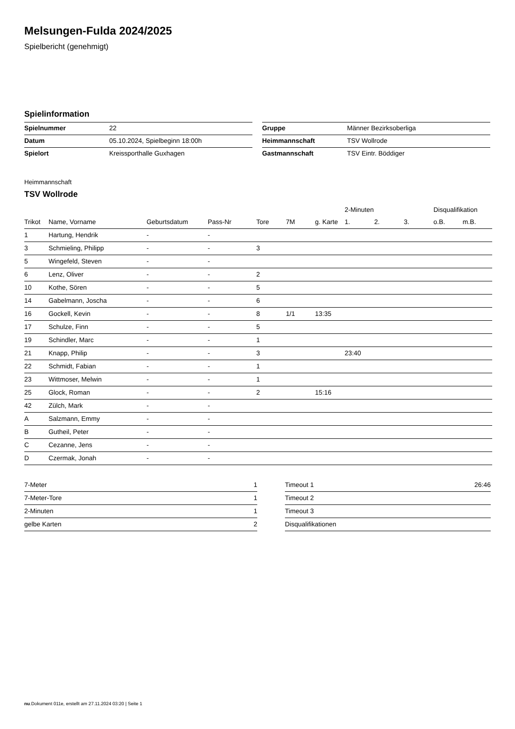Melsungen-Fulda 2024/2025
Spielbericht (genehmigt)
Spielinformation
| Spielnummer | 22 |
| Datum | 05.10.2024, Spielbeginn 18:00h |
| Spielort | Kreissporthalle Guxhagen |
| Gruppe | Männer Bezirksoberliga |
| Heimmannschaft | TSV Wollrode |
| Gastmannschaft | TSV Eintr. Böddiger |
Heimmannschaft
TSV Wollrode
| | | | | | | | 2-Minuten | | | Disqualifikation | |
| --- | --- | --- | --- | --- | --- | --- | --- | --- | --- | --- | --- |
| Trikot | Name, Vorname | Geburtsdatum | Pass-Nr | Tore | 7M | g. Karte | 1. | 2. | 3. | o.B. | m.B. |
| 1 | Hartung, Hendrik | - | - | | | | | | | | |
| 3 | Schmieling, Philipp | - | - | 3 | | | | | | | |
| 5 | Wingefeld, Steven | - | - | | | | | | | | |
| 6 | Lenz, Oliver | - | - | 2 | | | | | | | |
| 10 | Kothe, Sören | - | - | 5 | | | | | | | |
| 14 | Gabelmann, Joscha | - | - | 6 | | | | | | | |
| 16 | Gockell, Kevin | - | - | 8 | 1/1 | 13:35 | | | | | |
| 17 | Schulze, Finn | - | - | 5 | | | | | | | |
| 19 | Schindler, Marc | - | - | 1 | | | | | | | |
| 21 | Knapp, Philip | - | - | 3 | | | 23:40 | | | | |
| 22 | Schmidt, Fabian | - | - | 1 | | | | | | | |
| 23 | Wittmoser, Melwin | - | - | 1 | | | | | | | |
| 25 | Glock, Roman | - | - | 2 | | 15:16 | | | | | |
| 42 | Zülch, Mark | - | - | | | | | | | | |
| A | Salzmann, Emmy | - | - | | | | | | | | |
| B | Gutheil, Peter | - | - | | | | | | | | |
| C | Cezanne, Jens | - | - | | | | | | | | |
| D | Czermak, Jonah | - | - | | | | | | | | |
| 7-Meter | 1 |
| 7-Meter-Tore | 1 |
| 2-Minuten | 1 |
| gelbe Karten | 2 |
| Timeout 1 | 26:46 |
| Timeout 2 | |
| Timeout 3 | |
| Disqualifikationen | |
nu.Dokument 011e, erstellt am 27.11.2024 03:20 | Seite 1